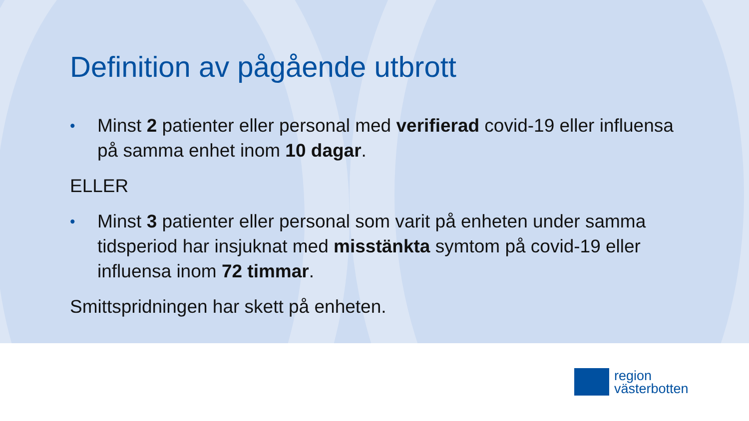Definition av pågående utbrott
•
Minst 2 patienter eller personal med verifierad covid-19 eller influensa på samma enhet inom 10 dagar.
ELLER
•
Minst 3 patienter eller personal som varit på enheten under samma tidsperiod har insjuknat med misstänkta symtom på covid-19 eller influensa inom 72 timmar.
Smittspridningen har skett på enheten.
region
västerbotten